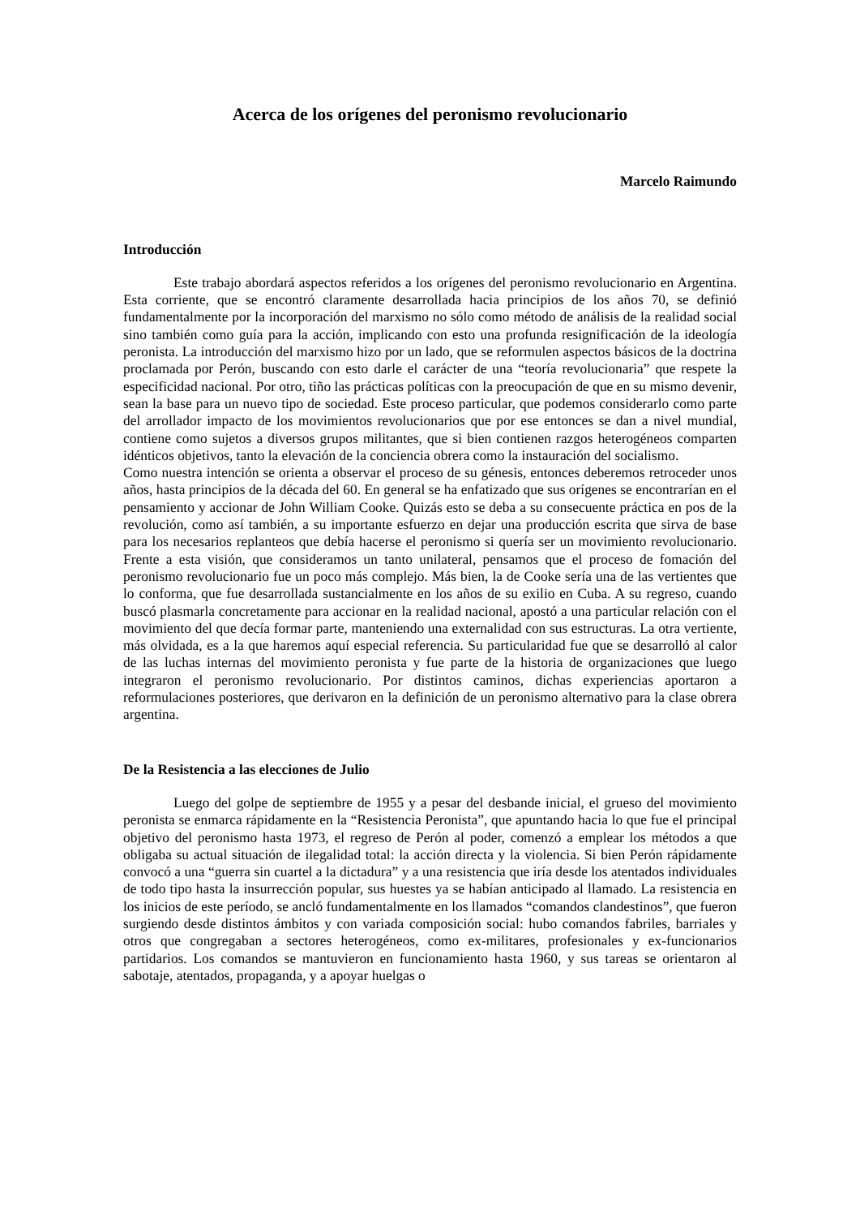Acerca de los orígenes del peronismo revolucionario
Marcelo Raimundo
Introducción
Este trabajo abordará aspectos referidos a los orígenes del peronismo revolucionario en Argentina. Esta corriente, que se encontró claramente desarrollada hacia principios de los años 70, se definió fundamentalmente por la incorporación del marxismo no sólo como método de análisis de la realidad social sino también como guía para la acción, implicando con esto una profunda resignificación de la ideología peronista. La introducción del marxismo hizo por un lado, que se reformulen aspectos básicos de la doctrina proclamada por Perón, buscando con esto darle el carácter de una “teoría revolucionaria” que respete la especificidad nacional. Por otro, tiño las prácticas políticas con la preocupación de que en su mismo devenir, sean la base para un nuevo tipo de sociedad. Este proceso particular, que podemos considerarlo como parte del arrollador impacto de los movimientos revolucionarios que por ese entonces se dan a nivel mundial, contiene como sujetos a diversos grupos militantes, que si bien contienen razgos heterogéneos comparten idénticos objetivos, tanto la elevación de la conciencia obrera como la instauración del socialismo.
Como nuestra intención se orienta a observar el proceso de su génesis, entonces deberemos retroceder unos años, hasta principios de la década del 60. En general se ha enfatizado que sus orígenes se encontrarían en el pensamiento y accionar de John William Cooke. Quizás esto se deba a su consecuente práctica en pos de la revolución, como así también, a su importante esfuerzo en dejar una producción escrita que sirva de base para los necesarios replanteos que debía hacerse el peronismo si quería ser un movimiento revolucionario. Frente a esta visión, que consideramos un tanto unilateral, pensamos que el proceso de fomación del peronismo revolucionario fue un poco más complejo. Más bien, la de Cooke sería una de las vertientes que lo conforma, que fue desarrollada sustancialmente en los años de su exilio en Cuba. A su regreso, cuando buscó plasmarla concretamente para accionar en la realidad nacional, apostó a una particular relación con el movimiento del que decía formar parte, manteniendo una externalidad con sus estructuras. La otra vertiente, más olvidada, es a la que haremos aquí especial referencia. Su particularidad fue que se desarrolló al calor de las luchas internas del movimiento peronista y fue parte de la historia de organizaciones que luego integraron el peronismo revolucionario. Por distintos caminos, dichas experiencias aportaron a reformulaciones posteriores, que derivaron en la definición de un peronismo alternativo para la clase obrera argentina.
De la Resistencia a las elecciones de Julio
Luego del golpe de septiembre de 1955 y a pesar del desbande inicial, el grueso del movimiento peronista se enmarca rápidamente en la “Resistencia Peronista”, que apuntando hacia lo que fue el principal objetivo del peronismo hasta 1973, el regreso de Perón al poder, comenzó a emplear los métodos a que obligaba su actual situación de ilegalidad total: la acción directa y la violencia. Si bien Perón rápidamente convocó a una “guerra sin cuartel a la dictadura” y a una resistencia que iría desde los atentados individuales de todo tipo hasta la insurrección popular, sus huestes ya se habían anticipado al llamado. La resistencia en los inicios de este período, se ancló fundamentalmente en los llamados “comandos clandestinos”, que fueron surgiendo desde distintos ámbitos y con variada composición social: hubo comandos fabriles, barriales y otros que congregaban a sectores heterogéneos, como ex-militares, profesionales y ex-funcionarios partidarios. Los comandos se mantuvieron en funcionamiento hasta 1960, y sus tareas se orientaron al sabotaje, atentados, propaganda, y a apoyar huelgas o